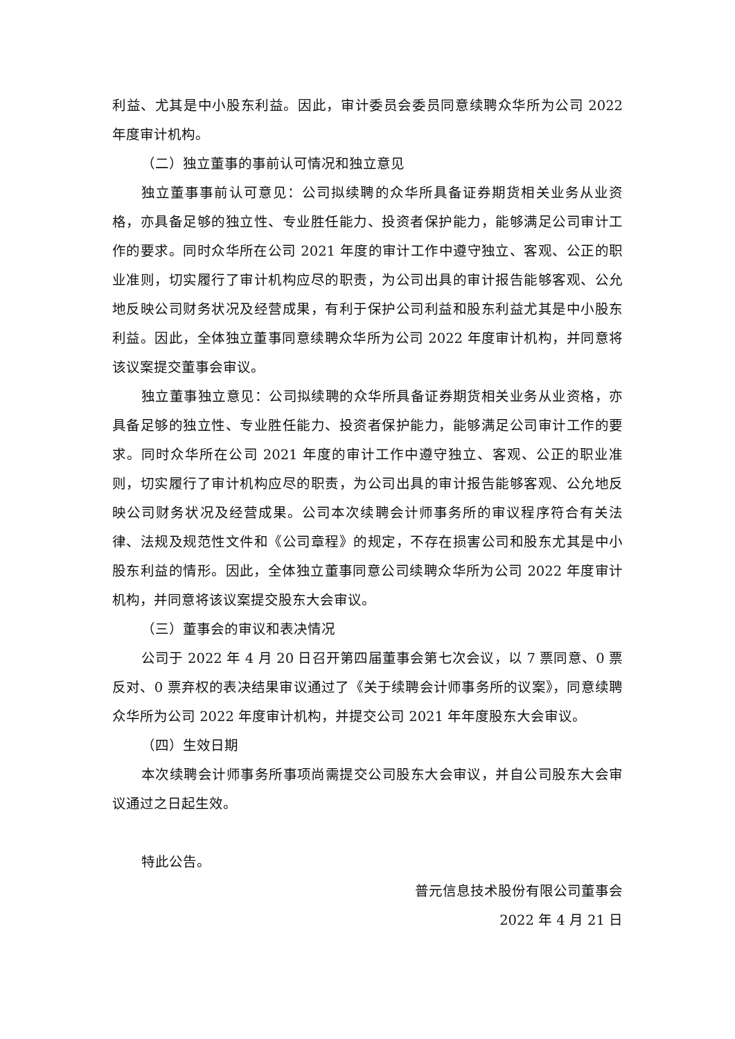利益、尤其是中小股东利益。因此，审计委员会委员同意续聘众华所为公司 2022 年度审计机构。
（二）独立董事的事前认可情况和独立意见
独立董事事前认可意见：公司拟续聘的众华所具备证券期货相关业务从业资格，亦具备足够的独立性、专业胜任能力、投资者保护能力，能够满足公司审计工作的要求。同时众华所在公司 2021 年度的审计工作中遵守独立、客观、公正的职业准则，切实履行了审计机构应尽的职责，为公司出具的审计报告能够客观、公允地反映公司财务状况及经营成果，有利于保护公司利益和股东利益尤其是中小股东利益。因此，全体独立董事同意续聘众华所为公司 2022 年度审计机构，并同意将该议案提交董事会审议。
独立董事独立意见：公司拟续聘的众华所具备证券期货相关业务从业资格，亦具备足够的独立性、专业胜任能力、投资者保护能力，能够满足公司审计工作的要求。同时众华所在公司 2021 年度的审计工作中遵守独立、客观、公正的职业准则，切实履行了审计机构应尽的职责，为公司出具的审计报告能够客观、公允地反映公司财务状况及经营成果。公司本次续聘会计师事务所的审议程序符合有关法律、法规及规范性文件和《公司章程》的规定，不存在损害公司和股东尤其是中小股东利益的情形。因此，全体独立董事同意公司续聘众华所为公司 2022 年度审计机构，并同意将该议案提交股东大会审议。
（三）董事会的审议和表决情况
公司于 2022 年 4 月 20 日召开第四届董事会第七次会议，以 7 票同意、0 票反对、0 票弃权的表决结果审议通过了《关于续聘会计师事务所的议案》，同意续聘众华所为公司 2022 年度审计机构，并提交公司 2021 年年度股东大会审议。
（四）生效日期
本次续聘会计师事务所事项尚需提交公司股东大会审议，并自公司股东大会审议通过之日起生效。
特此公告。
普元信息技术股份有限公司董事会
2022 年 4 月 21 日